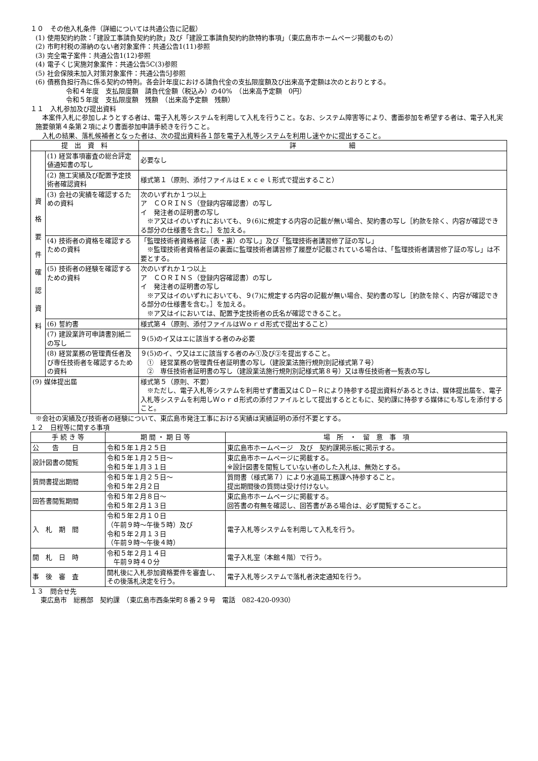１０　その他入札条件（詳細については共通公告に記載）
(1) 使用契約約款：「建設工事請負契約約款」及び「建設工事請負契約約款特約事項」（東広島市ホームページ掲載のもの）
(2) 市町村税の滞納のない者対象案件：共通公告1(11)参照
(3) 完全電子案件：共通公告1(12)参照
(4) 電子くじ実施対象案件：共通公告5C(3)参照
(5) 社会保険未加入対策対象案件：共通公告5J参照
(6) 債務負担行為に係る契約の特則。各会計年度における請負代金の支払限度額及び出来高予定額は次のとおりとする。
令和４年度　支払限度額　請負代金額（税込み）の40%　（出来高予定額　0円）
令和５年度　支払限度額　残額　（出来高予定額　残額）
１１　入札参加及び提出資料
　本案件入札に参加しようとする者は、電子入札等システムを利用して入札を行うこと。なお、システム障害等により、書面参加を希望する者は、電子入札実施要領第４条第２項により書面参加申請手続きを行うこと。
　入札の結果、落札候補者となった者は、次の提出資料各１部を電子入札等システムを利用し速やかに提出すること。
| 提 出 資 料 | | 詳 細 |
| --- | --- | --- |
| 資 格 要 件 確 認 資 料 | (1) 経営事項審査の総合評定値通知書の写し | 必要なし |
| | (2) 施工実績及び配置予定技術者確認資料 | 様式第１（原則、添付ファイルはＥｘｃｅｌ形式で提出すること） |
| | (3) 会社の実績を確認するための資料 | 次のいずれか１つ以上 ア ＣＯＲＩＮＳ（登録内容確認書）の写し イ 発注者の証明書の写し ※ア又はイのいずれにおいても、９(6)に規定する内容の記載が無い場合、契約書の写し［約款を除く、内容が確認できる部分の仕様書を含む。］を加える。 |
| | (4) 技術者の資格を確認するための資料 | 「監理技術者資格者証（表・裏）の写し」及び「監理技術者講習修了証の写し」 ※監理技術者資格者証の裏面に監理技術者講習修了履歴が記載されている場合は、「監理技術者講習修了証の写し」は不要とする。 |
| | (5) 技術者の経験を確認するための資料 | 次のいずれか１つ以上 ア ＣＯＲＩＮＳ（登録内容確認書）の写し イ 発注者の証明書の写し ※ア又はイのいずれにおいても、９(7)に規定する内容の記載が無い場合、契約書の写し［約款を除く、内容が確認できる部分の仕様書を含む。］を加える。 ※ア又はイにおいては、配置予定技術者の氏名が確認できること。 |
| | (6) 誓約書 | 様式第４（原則、添付ファイルはＷｏｒｄ形式で提出すること） |
| | (7) 建設業許可申請書別紙二の写し | ９(5)のイ又はエに該当する者のみ必要 |
| | (8) 経営業務の管理責任者及び専任技術者を確認するための資料 | ９(5)のイ、ウ又はエに該当する者のみ①及び②を提出すること。 ① 経営業務の管理責任者証明書の写し（建設業法施行規則別記様式第７号） ② 専任技術者証明書の写し（建設業法施行規則別記様式第８号）又は専任技術者一覧表の写し |
| (9) 媒体提出届 | | 様式第５（原則、不要） ※ただし、電子入札等システムを利用せず書面又はＣＤ−Ｒにより持参する提出資料があるときは、媒体提出届を、電子入札等システムを利用しＷｏｒｄ形式の添付ファイルとして提出するとともに、契約課に持参する媒体にも写しを添付すること。 |
※会社の実績及び技術者の経験について、東広島市発注工事における実績は実績証明の添付不要とする。
１２　日程等に関する事項
| 手 続 き 等 | 期 間 ・ 期 日 等 | 場 所 ・ 留 意 事 項 |
| --- | --- | --- |
| 公 告 日 | 令和５年１月２５日 | 東広島市ホームページ 及び 契約課掲示板に掲示する。 |
| 設計図書の閲覧 | 令和５年１月２５日～ 令和５年１月３１日 | 東広島市ホームページに掲載する。 ※設計図書を閲覧していない者のした入札は、無効とする。 |
| 質問書提出期間 | 令和５年１月２５日～ 令和５年２月２日 | 質問書（様式第７）により水道局工務課へ持参すること。 提出期間後の質問は受け付けない。 |
| 回答書閲覧期間 | 令和５年２月８日～ 令和５年２月１３日 | 東広島市ホームページに掲載する。 回答書の有無を確認し、回答書がある場合は、必ず閲覧すること。 |
| 入 札 期 間 | 令和５年２月１０日 （午前９時～午後５時）及び 令和５年２月１３日 （午前９時～午後４時） | 電子入札等システムを利用して入札を行う。 |
| 開 札 日 時 | 令和５年２月１４日 午前９時４０分 | 電子入札室（本館４階）で行う。 |
| 事 後 審 査 | 開札後に入札参加資格要件を審査し、その後落札決定を行う。 | 電子入札等システムで落札者決定通知を行う。 |
１３　問合せ先
東広島市　総務部　契約課　（東広島市西条栄町８番２９号　電話　082-420-0930）